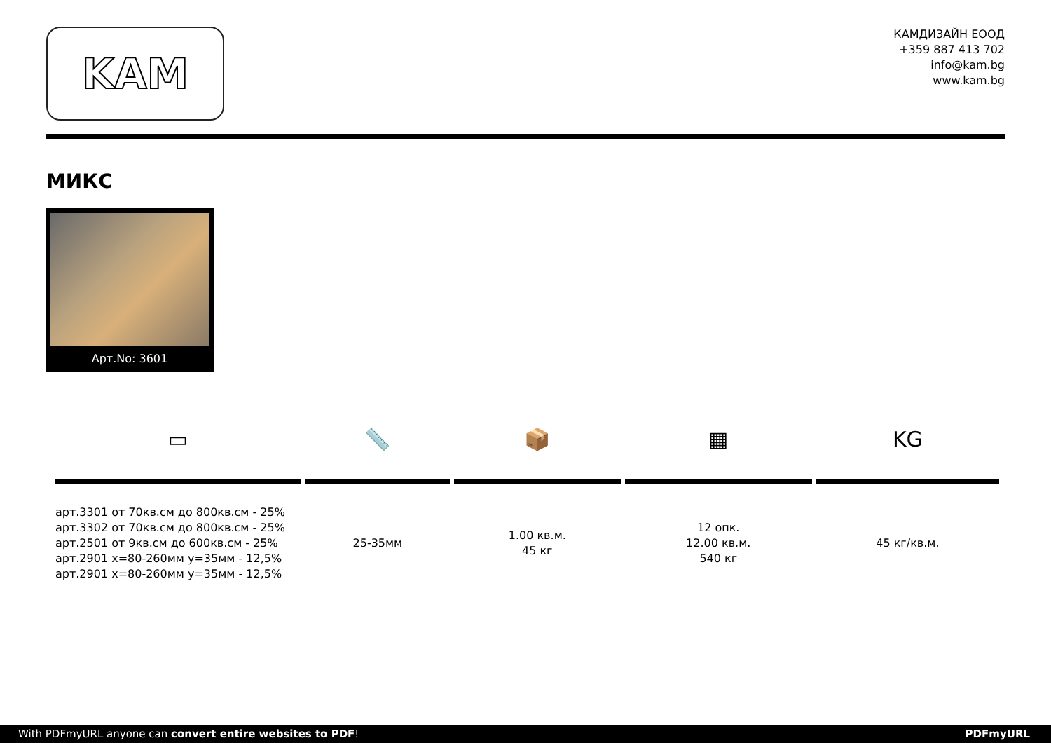KAM
КАМДИЗАЙН ЕООД
+359 887 413 702
info@kam.bg
www.kam.bg
МИКС
Арт.No: 3601
| ▭ | 📏 | 📦 | ▦ | KG |
| арт.3301 от 70кв.см до 800кв.см - 25% арт.3302 от 70кв.см до 800кв.см - 25% арт.2501 от 9кв.см до 600кв.см - 25% арт.2901 x=80-260мм y=35мм - 12,5% арт.2901 x=80-260мм y=35мм - 12,5% | 25-35мм | 1.00 кв.м. 45 кг | 12 опк. 12.00 кв.м. 540 кг | 45 кг/кв.м. |
With PDFmyURL anyone can convert entire websites to PDF! PDFmyURL